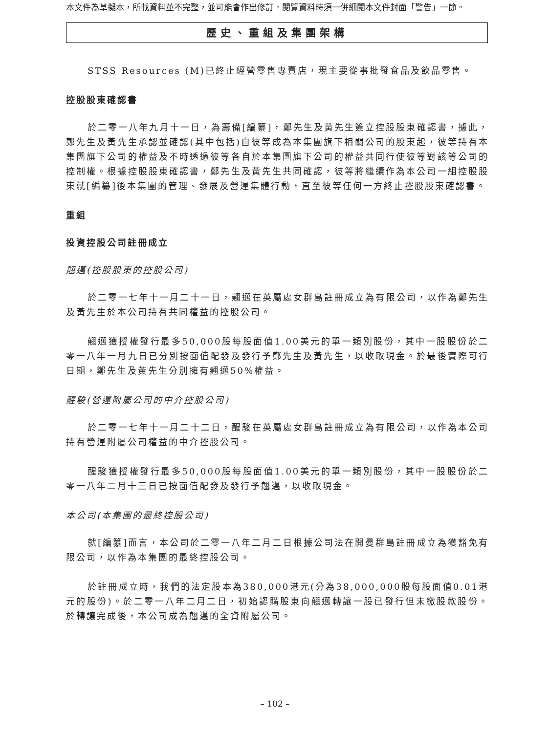本文件為草擬本，所載資料並不完整，並可能會作出修訂。閱覽資料時須一併細閱本文件封面「警告」一節。
歷史、重組及集團架構
STSS Resources (M)已終止經營零售專賣店，現主要從事批發食品及飲品零售。
控股股東確認書
於二零一八年九月十一日，為籌備[編纂]，鄭先生及黃先生簽立控股股東確認書，據此，鄭先生及黃先生承認並確認(其中包括)自彼等成為本集團旗下相關公司的股東起，彼等持有本集團旗下公司的權益及不時透過彼等各自於本集團旗下公司的權益共同行使彼等對該等公司的控制權。根據控股股東確認書，鄭先生及黃先生共同確認，彼等將繼續作為本公司一組控股股東就[編纂]後本集團的管理、發展及營運集體行動，直至彼等任何一方終止控股股東確認書。
重組
投資控股公司註冊成立
翹邁(控股股東的控股公司)
於二零一七年十一月二十一日，翹邁在英屬處女群島註冊成立為有限公司，以作為鄭先生及黃先生於本公司持有共同權益的控股公司。
翹邁獲授權發行最多50,000股每股面值1.00美元的單一類別股份，其中一股股份於二零一八年一月九日已分別按面值配發及發行予鄭先生及黃先生，以收取現金。於最後實際可行日期，鄭先生及黃先生分別擁有翹邁50%權益。
醒駿(營運附屬公司的中介控股公司)
於二零一七年十一月二十二日，醒駿在英屬處女群島註冊成立為有限公司，以作為本公司持有營運附屬公司權益的中介控股公司。
醒駿獲授權發行最多50,000股每股面值1.00美元的單一類別股份，其中一股股份於二零一八年二月十三日已按面值配發及發行予翹邁，以收取現金。
本公司(本集團的最終控股公司)
就[編纂]而言，本公司於二零一八年二月二日根據公司法在開曼群島註冊成立為獲豁免有限公司，以作為本集團的最終控股公司。
於註冊成立時，我們的法定股本為380,000港元(分為38,000,000股每股面值0.01港元的股份)。於二零一八年二月二日，初始認購股東向翹邁轉讓一股已發行但未繳股款股份。於轉讓完成後，本公司成為翹邁的全資附屬公司。
– 102 –